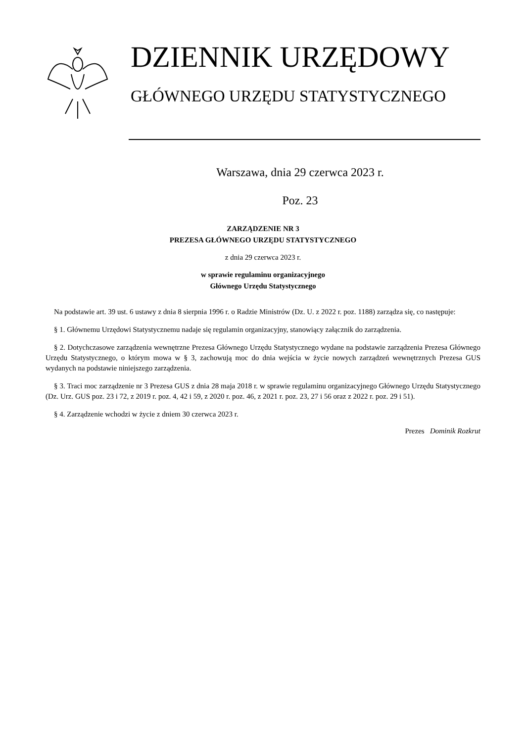DZIENNIK URZĘDOWY
GŁÓWNEGO URZĘDU STATYSTYCZNEGO
Warszawa, dnia 29 czerwca 2023 r.
Poz. 23
ZARZĄDZENIE NR 3
PREZESA GŁÓWNEGO URZĘDU STATYSTYCZNEGO
z dnia 29 czerwca 2023 r.
w sprawie regulaminu organizacyjnego
Głównego Urzędu Statystycznego
Na podstawie art. 39 ust. 6 ustawy z dnia 8 sierpnia 1996 r. o Radzie Ministrów (Dz. U. z 2022 r. poz. 1188) zarządza się, co następuje:
§ 1. Głównemu Urzędowi Statystycznemu nadaje się regulamin organizacyjny, stanowiący załącznik do zarządzenia.
§ 2. Dotychczasowe zarządzenia wewnętrzne Prezesa Głównego Urzędu Statystycznego wydane na podstawie zarządzenia Prezesa Głównego Urzędu Statystycznego, o którym mowa w § 3, zachowują moc do dnia wejścia w życie nowych zarządzeń wewnętrznych Prezesa GUS wydanych na podstawie niniejszego zarządzenia.
§ 3. Traci moc zarządzenie nr 3 Prezesa GUS z dnia 28 maja 2018 r. w sprawie regulaminu organizacyjnego Głównego Urzędu Statystycznego (Dz. Urz. GUS poz. 23 i 72, z 2019 r. poz. 4, 42 i 59, z 2020 r. poz. 46, z 2021 r. poz. 23, 27 i 56 oraz z 2022 r. poz. 29 i 51).
§ 4. Zarządzenie wchodzi w życie z dniem 30 czerwca 2023 r.
Prezes Dominik Rozkrut